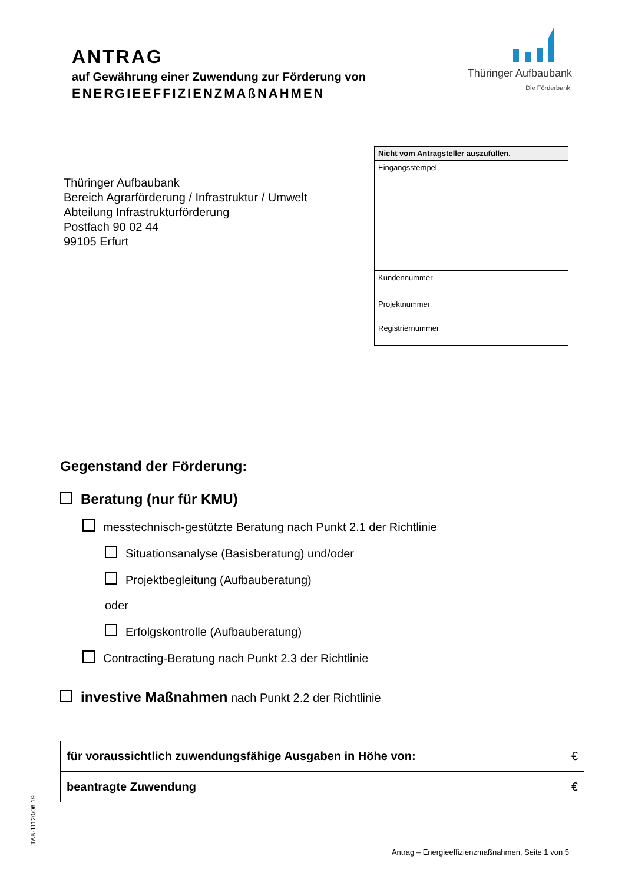ANTRAG
auf Gewährung einer Zuwendung zur Förderung von
ENERGIEEFFIZIENZMAßNAHMEN
Thüringer Aufbaubank
Die Förderbank.
Thüringer Aufbaubank
Bereich Agrarförderung / Infrastruktur / Umwelt
Abteilung Infrastrukturförderung
Postfach 90 02 44
99105 Erfurt
| Nicht vom Antragsteller auszufüllen. |
| Eingangsstempel |
| Kundennummer |
| Projektnummer |
| Registriernummer |
Gegenstand der Förderung:
Beratung (nur für KMU)
messtechnisch-gestützte Beratung nach Punkt 2.1 der Richtlinie
Situationsanalyse (Basisberatung) und/oder
Projektbegleitung (Aufbauberatung)
oder
Erfolgskontrolle (Aufbauberatung)
Contracting-Beratung nach Punkt 2.3 der Richtlinie
investive Maßnahmen nach Punkt 2.2 der Richtlinie
| für voraussichtlich zuwendungsfähige Ausgaben in Höhe von: | € |
| beantragte Zuwendung | € |
TAB-11120/06.19
Antrag – Energieeffizienzmaßnahmen, Seite 1 von 5